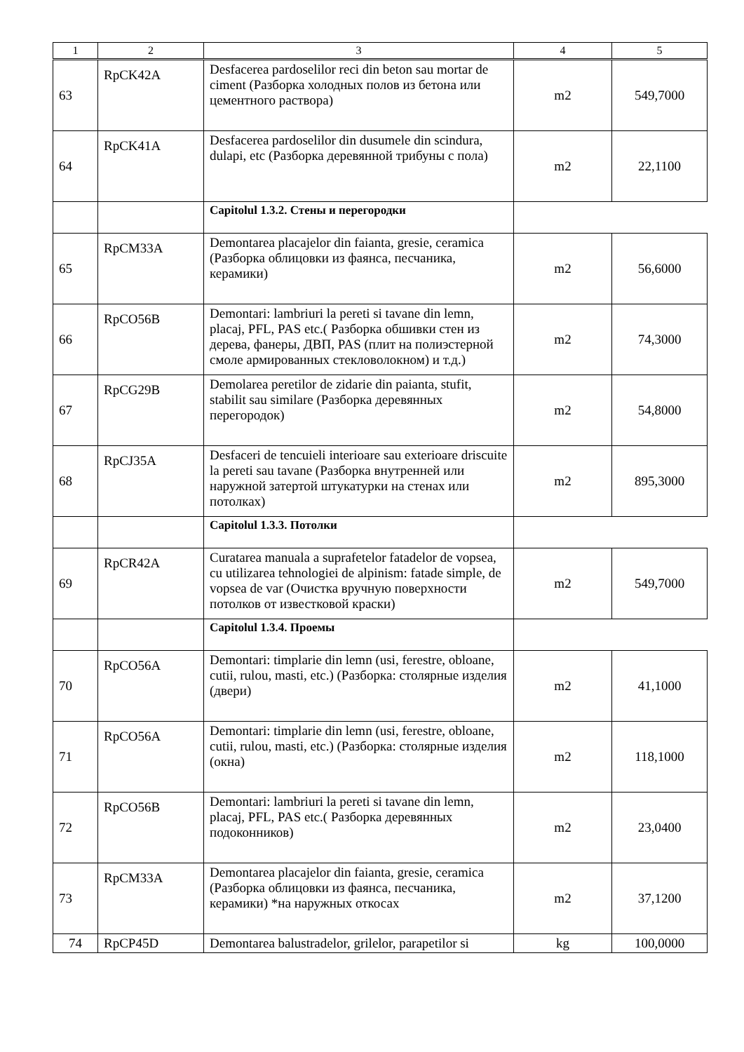| 1 | 2 | 3 | 4 | 5 |
| --- | --- | --- | --- | --- |
| 63 | RpCK42A | Desfacerea pardoselilor reci din beton sau mortar de ciment (Разборка холодных полов из бетона или цементного раствора) | m2 | 549,7000 |
| 64 | RpCK41A | Desfacerea pardoselilor din dusumele din scindura, dulapi, etc (Разборка деревянной трибуны с пола) | m2 | 22,1100 |
| | | Capitolul 1.3.2. Стены и перегородки | | |
| 65 | RpCM33A | Demontarea placajelor din faianta, gresie, ceramica (Разборка облицовки из фаянса, песчаника, керамики) | m2 | 56,6000 |
| 66 | RpCO56B | Demontari: lambriuri la pereti si tavane din lemn, placaj, PFL, PAS etc.( Разборка обшивки стен из дерева, фанеры, ДВП, PAS (плит на полиэстерной смоле армированных стекловолокном) и т.д.) | m2 | 74,3000 |
| 67 | RpCG29B | Demolarea peretilor de zidarie din paianta, stufit, stabilit sau similare (Разборка деревянных перегородок) | m2 | 54,8000 |
| 68 | RpCJ35A | Desfaceri de tencuieli interioare sau exterioare driscuite la pereti sau tavane (Разборка внутренней или наружной затертой штукатурки на стенах или потолках) | m2 | 895,3000 |
| | | Capitolul 1.3.3. Потолки | | |
| 69 | RpCR42A | Curatarea manuala a suprafetelor fatadelor de vopsea, cu utilizarea tehnologiei de alpinism: fatade simple, de vopsea de var (Очистка вручную поверхности потолков от известковой краски) | m2 | 549,7000 |
| | | Capitolul 1.3.4. Проемы | | |
| 70 | RpCO56A | Demontari: timplarie din lemn (usi, ferestre, obloane, cutii, rulou, masti, etc.) (Разборка: столярные изделия (двери) | m2 | 41,1000 |
| 71 | RpCO56A | Demontari: timplarie din lemn (usi, ferestre, obloane, cutii, rulou, masti, etc.) (Разборка: столярные изделия (окна) | m2 | 118,1000 |
| 72 | RpCO56B | Demontari: lambriuri la pereti si tavane din lemn, placaj, PFL, PAS etc.( Разборка деревянных подоконников) | m2 | 23,0400 |
| 73 | RpCM33A | Demontarea placajelor din faianta, gresie, ceramica (Разборка облицовки из фаянса, песчаника, керамики) *на наружных откосах | m2 | 37,1200 |
| 74 | RpCP45D | Demontarea balustradelor, grilelor, parapetilor si | kg | 100,0000 |